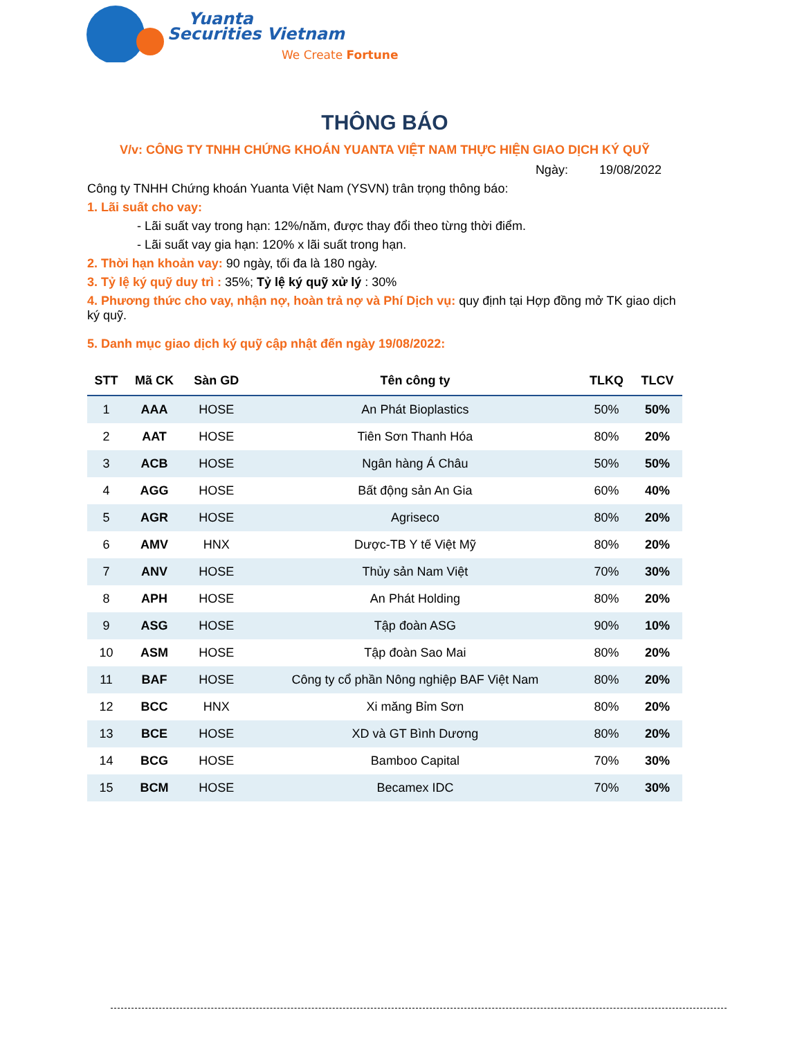Yuanta
Securities Vietnam
We Create Fortune
THÔNG BÁO
V/v: CÔNG TY TNHH CHỨNG KHOÁN YUANTA VIỆT NAM THỰC HIỆN GIAO DỊCH KÝ QUỸ
Ngày: 19/08/2022
Công ty TNHH Chứng khoán Yuanta Việt Nam (YSVN) trân trọng thông báo:
1. Lãi suất cho vay:
- Lãi suất vay trong hạn: 12%/năm, được thay đổi theo từng thời điểm.
- Lãi suất vay gia hạn: 120% x lãi suất trong hạn.
2. Thời hạn khoản vay: 90 ngày, tối đa là 180 ngày.
3. Tỷ lệ ký quỹ duy trì : 35%; Tỷ lệ ký quỹ xử lý : 30%
4. Phương thức cho vay, nhận nợ, hoàn trả nợ và Phí Dịch vụ: quy định tại Hợp đồng mở TK giao dịch ký quỹ.
5. Danh mục giao dịch ký quỹ cập nhật đến ngày 19/08/2022:
| STT | Mã CK | Sàn GD | Tên công ty | TLKQ | TLCV |
| --- | --- | --- | --- | --- | --- |
| 1 | AAA | HOSE | An Phát Bioplastics | 50% | 50% |
| 2 | AAT | HOSE | Tiên Sơn Thanh Hóa | 80% | 20% |
| 3 | ACB | HOSE | Ngân hàng Á Châu | 50% | 50% |
| 4 | AGG | HOSE | Bất động sản An Gia | 60% | 40% |
| 5 | AGR | HOSE | Agriseco | 80% | 20% |
| 6 | AMV | HNX | Dược-TB Y tế Việt Mỹ | 80% | 20% |
| 7 | ANV | HOSE | Thủy sản Nam Việt | 70% | 30% |
| 8 | APH | HOSE | An Phát Holding | 80% | 20% |
| 9 | ASG | HOSE | Tập đoàn ASG | 90% | 10% |
| 10 | ASM | HOSE | Tập đoàn Sao Mai | 80% | 20% |
| 11 | BAF | HOSE | Công ty cổ phần Nông nghiệp BAF Việt Nam | 80% | 20% |
| 12 | BCC | HNX | Xi măng Bỉm Sơn | 80% | 20% |
| 13 | BCE | HOSE | XD và GT Bình Dương | 80% | 20% |
| 14 | BCG | HOSE | Bamboo Capital | 70% | 30% |
| 15 | BCM | HOSE | Becamex IDC | 70% | 30% |